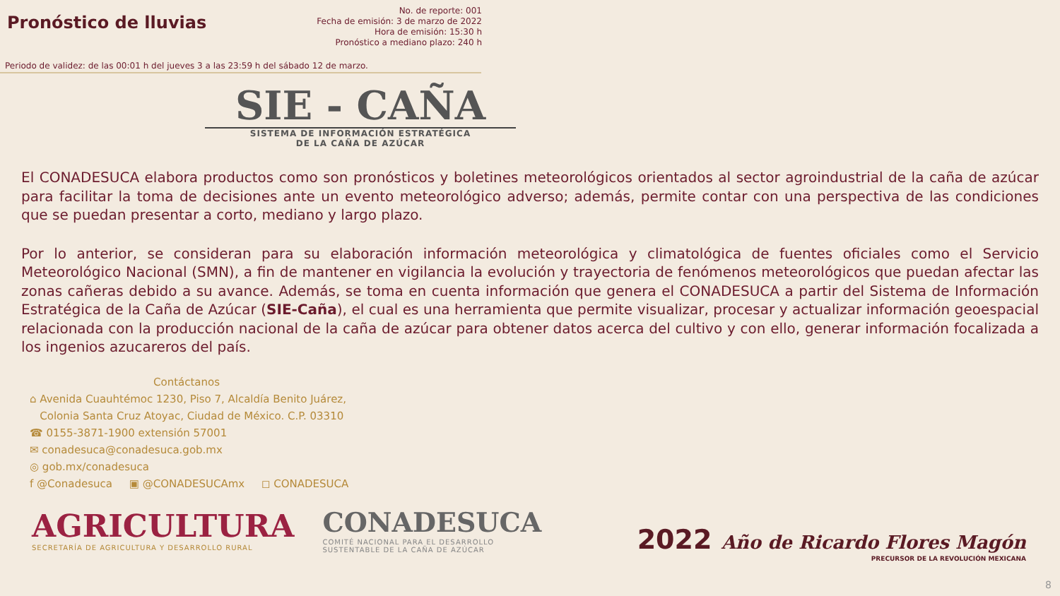Pronóstico de lluvias
No. de reporte: 001
Fecha de emisión: 3 de marzo de 2022
Hora de emisión: 15:30 h
Pronóstico a mediano plazo: 240 h
Periodo de validez: de las 00:01 h del jueves 3 a las 23:59 h del sábado 12 de marzo.
SIE - CAÑA
SISTEMA DE INFORMACIÓN ESTRATÉGICA
DE LA CAÑA DE AZÚCAR
El CONADESUCA elabora productos como son pronósticos y boletines meteorológicos orientados al sector agroindustrial de la caña de azúcar para facilitar la toma de decisiones ante un evento meteorológico adverso; además, permite contar con una perspectiva de las condiciones que se puedan presentar a corto, mediano y largo plazo.
Por lo anterior, se consideran para su elaboración información meteorológica y climatológica de fuentes oficiales como el Servicio Meteorológico Nacional (SMN), a fin de mantener en vigilancia la evolución y trayectoria de fenómenos meteorológicos que puedan afectar las zonas cañeras debido a su avance. Además, se toma en cuenta información que genera el CONADESUCA a partir del Sistema de Información Estratégica de la Caña de Azúcar (SIE-Caña), el cual es una herramienta que permite visualizar, procesar y actualizar información geoespacial relacionada con la producción nacional de la caña de azúcar para obtener datos acerca del cultivo y con ello, generar información focalizada a los ingenios azucareros del país.
Contáctanos
⌂ Avenida Cuauhtémoc 1230, Piso 7, Alcaldía Benito Juárez,
Colonia Santa Cruz Atoyac, Ciudad de México. C.P. 03310
☎ 0155-3871-1900 extensión 57001
✉ conadesuca@conadesuca.gob.mx
◎ gob.mx/conadesuca
f @Conadesuca ▣ @CONADESUCAmx ◻ CONADESUCA
AGRICULTURA
SECRETARÍA DE AGRICULTURA Y DESARROLLO RURAL
CONADESUCA
COMITÉ NACIONAL PARA EL DESARROLLO
SUSTENTABLE DE LA CAÑA DE AZÚCAR
2022 Año de Ricardo Flores Magón
PRECURSOR DE LA REVOLUCIÓN MEXICANA
8